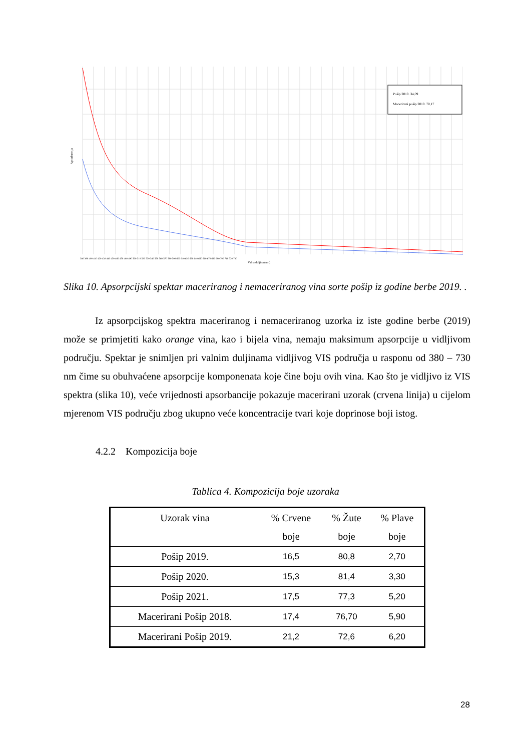Pošip 2019. 34,09
Macerirani pošip 2019. 70,17
Apsorbancija
Valna duljina (nm)
380 390 400 410 420 430 440 450 460 470 480 490 500 510 520 530 540 550 560 570 580 590 600 610 620 630 640 650 660 670 680 690 700 710 720 730
Slika 10. Apsorpcijski spektar maceriranog i nemaceriranog vina sorte pošip iz godine berbe 2019. .
Iz apsorpcijskog spektra maceriranog i nemaceriranog uzorka iz iste godine berbe (2019) može se primjetiti kako orange vina, kao i bijela vina, nemaju maksimum apsorpcije u vidljivom području. Spektar je snimljen pri valnim duljinama vidljivog VIS područja u rasponu od 380 – 730 nm čime su obuhvaćene apsorpcije komponenata koje čine boju ovih vina. Kao što je vidljivo iz VIS spektra (slika 10), veće vrijednosti apsorbancije pokazuje macerirani uzorak (crvena linija) u cijelom mjerenom VIS području zbog ukupno veće koncentracije tvari koje doprinose boji istog.
4.2.2 Kompozicija boje
Tablica 4. Kompozicija boje uzoraka
| Uzorak vina | % Crvene boje | % Žute boje | % Plave boje |
| --- | --- | --- | --- |
| Pošip 2019. | 16,5 | 80,8 | 2,70 |
| Pošip 2020. | 15,3 | 81,4 | 3,30 |
| Pošip 2021. | 17,5 | 77,3 | 5,20 |
| Macerirani Pošip 2018. | 17,4 | 76,70 | 5,90 |
| Macerirani Pošip 2019. | 21,2 | 72,6 | 6,20 |
28